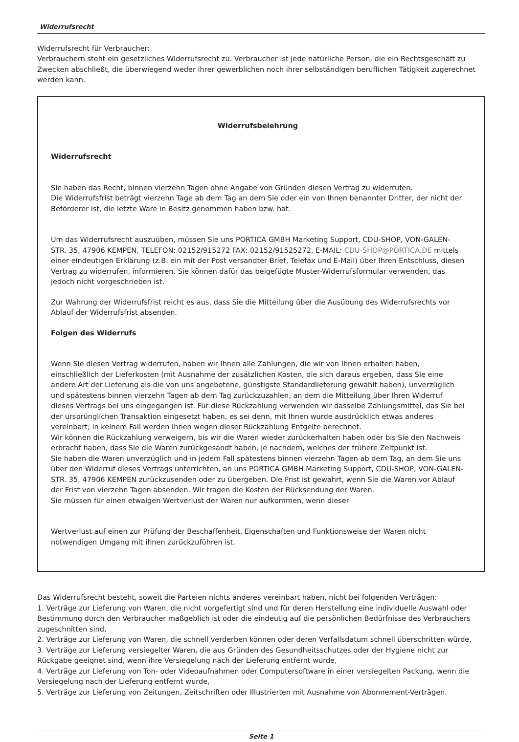Widerrufsrecht
Widerrufsrecht für Verbraucher:
Verbrauchern steht ein gesetzliches Widerrufsrecht zu. Verbraucher ist jede natürliche Person, die ein Rechtsgeschäft zu Zwecken abschließt, die überwiegend weder ihrer gewerblichen noch ihrer selbständigen beruflichen Tätigkeit zugerechnet werden kann.
Widerrufsbelehrung
Widerrufsrecht
Sie haben das Recht, binnen vierzehn Tagen ohne Angabe von Gründen diesen Vertrag zu widerrufen.
Die Widerrufsfrist beträgt vierzehn Tage ab dem Tag an dem Sie oder ein von Ihnen benannter Dritter, der nicht der Beförderer ist, die letzte Ware in Besitz genommen haben bzw. hat.
Um das Widerrufsrecht auszuüben, müssen Sie uns PORTICA GMBH Marketing Support, CDU-SHOP, VON-GALEN-STR. 35, 47906 KEMPEN, TELEFON: 02152/915272 FAX: 02152/91525272, E-MAIL: CDU-SHOP@PORTICA.DE mittels einer eindeutigen Erklärung (z.B. ein mit der Post versandter Brief, Telefax und E-Mail) über Ihren Entschluss, diesen Vertrag zu widerrufen, informieren. Sie können dafür das beigefügte Muster-Widerrufsformular verwenden, das jedoch nicht vorgeschrieben ist.
Zur Wahrung der Widerrufsfrist reicht es aus, dass Sie die Mitteilung über die Ausübung des Widerrufsrechts vor Ablauf der Widerrufsfrist absenden.
Folgen des Widerrufs
Wenn Sie diesen Vertrag widerrufen, haben wir Ihnen alle Zahlungen, die wir von Ihnen erhalten haben, einschließlich der Lieferkosten (mit Ausnahme der zusätzlichen Kosten, die sich daraus ergeben, dass Sie eine andere Art der Lieferung als die von uns angebotene, günstigste Standardlieferung gewählt haben), unverzüglich und spätestens binnen vierzehn Tagen ab dem Tag zurückzuzahlen, an dem die Mitteilung über Ihren Widerruf dieses Vertrags bei uns eingegangen ist. Für diese Rückzahlung verwenden wir dasselbe Zahlungsmittel, das Sie bei der ursprünglichen Transaktion eingesetzt haben, es sei denn, mit Ihnen wurde ausdrücklich etwas anderes vereinbart; in keinem Fall werden Ihnen wegen dieser Rückzahlung Entgelte berechnet.
Wir können die Rückzahlung verweigern, bis wir die Waren wieder zurückerhalten haben oder bis Sie den Nachweis erbracht haben, dass Sie die Waren zurückgesandt haben, je nachdem, welches der frühere Zeitpunkt ist.
Sie haben die Waren unverzüglich und in jedem Fall spätestens binnen vierzehn Tagen ab dem Tag, an dem Sie uns über den Widerruf dieses Vertrags unterrichten, an uns PORTICA GMBH Marketing Support, CDU-SHOP, VON-GALEN-STR. 35, 47906 KEMPEN zurückzusenden oder zu übergeben. Die Frist ist gewahrt, wenn Sie die Waren vor Ablauf der Frist von vierzehn Tagen absenden. Wir tragen die Kosten der Rücksendung der Waren.
Sie müssen für einen etwaigen Wertverlust der Waren nur aufkommen, wenn dieser
Wertverlust auf einen zur Prüfung der Beschaffenheit, Eigenschaften und Funktionsweise der Waren nicht notwendigen Umgang mit ihnen zurückzuführen ist.
Das Widerrufsrecht besteht, soweit die Parteien nichts anderes vereinbart haben, nicht bei folgenden Verträgen:
1. Verträge zur Lieferung von Waren, die nicht vorgefertigt sind und für deren Herstellung eine individuelle Auswahl oder Bestimmung durch den Verbraucher maßgeblich ist oder die eindeutig auf die persönlichen Bedürfnisse des Verbrauchers zugeschnitten sind,
2. Verträge zur Lieferung von Waren, die schnell verderben können oder deren Verfallsdatum schnell überschritten würde,
3. Verträge zur Lieferung versiegelter Waren, die aus Gründen des Gesundheitsschutzes oder der Hygiene nicht zur Rückgabe geeignet sind, wenn ihre Versiegelung nach der Lieferung entfernt wurde,
4. Verträge zur Lieferung von Ton- oder Videoaufnahmen oder Computersoftware in einer versiegelten Packung, wenn die Versiegelung nach der Lieferung entfernt wurde,
5. Verträge zur Lieferung von Zeitungen, Zeitschriften oder Illustrierten mit Ausnahme von Abonnement-Verträgen.
Seite 1